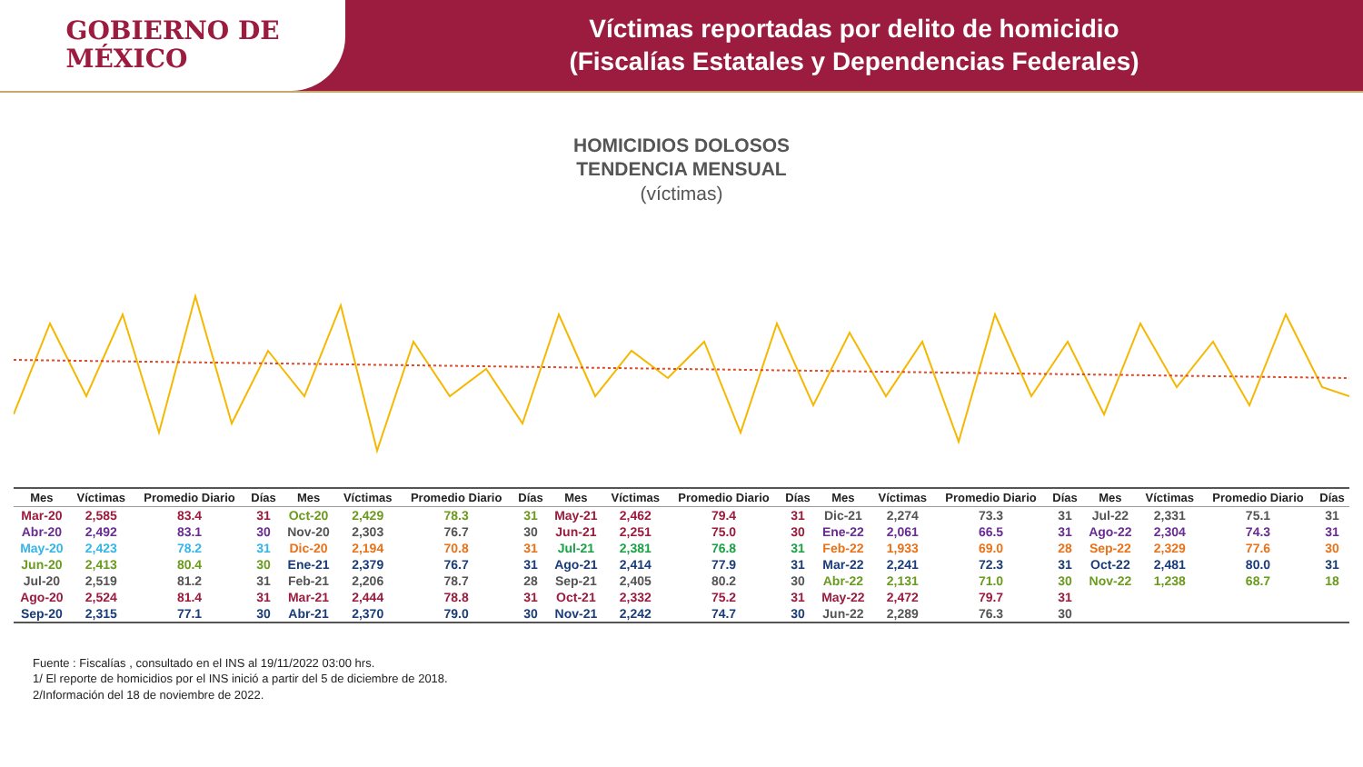GOBIERNO DE
MÉXICO
Víctimas reportadas por delito de homicidio
(Fiscalías Estatales y Dependencias Federales)
HOMICIDIOS DOLOSOS
TENDENCIA MENSUAL
(víctimas)
| Mes | Víctimas | Promedio Diario | Días |
| --- | --- | --- | --- |
| Mar-20 | 2,585 | 83.4 | 31 |
| Abr-20 | 2,492 | 83.1 | 30 |
| May-20 | 2,423 | 78.2 | 31 |
| Jun-20 | 2,413 | 80.4 | 30 |
| Jul-20 | 2,519 | 81.2 | 31 |
| Ago-20 | 2,524 | 81.4 | 31 |
| Sep-20 | 2,315 | 77.1 | 30 |
| Mes | Víctimas | Promedio Diario | Días |
| --- | --- | --- | --- |
| Oct-20 | 2,429 | 78.3 | 31 |
| Nov-20 | 2,303 | 76.7 | 30 |
| Dic-20 | 2,194 | 70.8 | 31 |
| Ene-21 | 2,379 | 76.7 | 31 |
| Feb-21 | 2,206 | 78.7 | 28 |
| Mar-21 | 2,444 | 78.8 | 31 |
| Abr-21 | 2,370 | 79.0 | 30 |
| Mes | Víctimas | Promedio Diario | Días |
| --- | --- | --- | --- |
| May-21 | 2,462 | 79.4 | 31 |
| Jun-21 | 2,251 | 75.0 | 30 |
| Jul-21 | 2,381 | 76.8 | 31 |
| Ago-21 | 2,414 | 77.9 | 31 |
| Sep-21 | 2,405 | 80.2 | 30 |
| Oct-21 | 2,332 | 75.2 | 31 |
| Nov-21 | 2,242 | 74.7 | 30 |
| Mes | Víctimas | Promedio Diario | Días |
| --- | --- | --- | --- |
| Dic-21 | 2,274 | 73.3 | 31 |
| Ene-22 | 2,061 | 66.5 | 31 |
| Feb-22 | 1,933 | 69.0 | 28 |
| Mar-22 | 2,241 | 72.3 | 31 |
| Abr-22 | 2,131 | 71.0 | 30 |
| May-22 | 2,472 | 79.7 | 31 |
| Jun-22 | 2,289 | 76.3 | 30 |
| Mes | Víctimas | Promedio Diario | Días |
| --- | --- | --- | --- |
| Jul-22 | 2,331 | 75.1 | 31 |
| Ago-22 | 2,304 | 74.3 | 31 |
| Sep-22 | 2,329 | 77.6 | 30 |
| Oct-22 | 2,481 | 80.0 | 31 |
| Nov-22 | 1,238 | 68.7 | 18 |
Fuente : Fiscalías , consultado en el INS al 19/11/2022 03:00 hrs.
1/ El reporte de homicidios por el INS inició a partir del 5 de diciembre de 2018.
2/Información del 18 de noviembre de 2022.